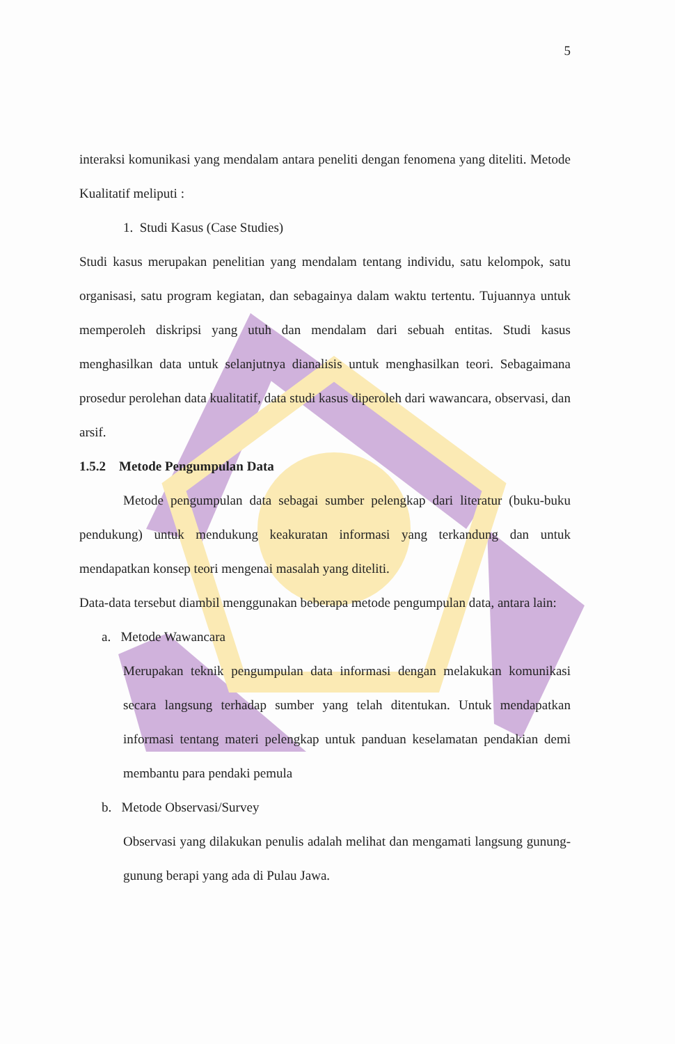5
interaksi komunikasi yang mendalam antara peneliti dengan fenomena yang diteliti. Metode Kualitatif meliputi :
1. Studi Kasus (Case Studies)
Studi kasus merupakan penelitian yang mendalam tentang individu, satu kelompok, satu organisasi, satu program kegiatan, dan sebagainya dalam waktu tertentu. Tujuannya untuk memperoleh diskripsi yang utuh dan mendalam dari sebuah entitas. Studi kasus menghasilkan data untuk selanjutnya dianalisis untuk menghasilkan teori. Sebagaimana prosedur perolehan data kualitatif, data studi kasus diperoleh dari wawancara, observasi, dan arsif.
1.5.2 Metode Pengumpulan Data
Metode pengumpulan data sebagai sumber pelengkap dari literatur (buku-buku pendukung) untuk mendukung keakuratan informasi yang terkandung dan untuk mendapatkan konsep teori mengenai masalah yang diteliti.
Data-data tersebut diambil menggunakan beberapa metode pengumpulan data, antara lain:
a. Metode Wawancara
Merupakan teknik pengumpulan data informasi dengan melakukan komunikasi secara langsung terhadap sumber yang telah ditentukan. Untuk mendapatkan informasi tentang materi pelengkap untuk panduan keselamatan pendakian demi membantu para pendaki pemula
b. Metode Observasi/Survey
Observasi yang dilakukan penulis adalah melihat dan mengamati langsung gunung-gunung berapi yang ada di Pulau Jawa.